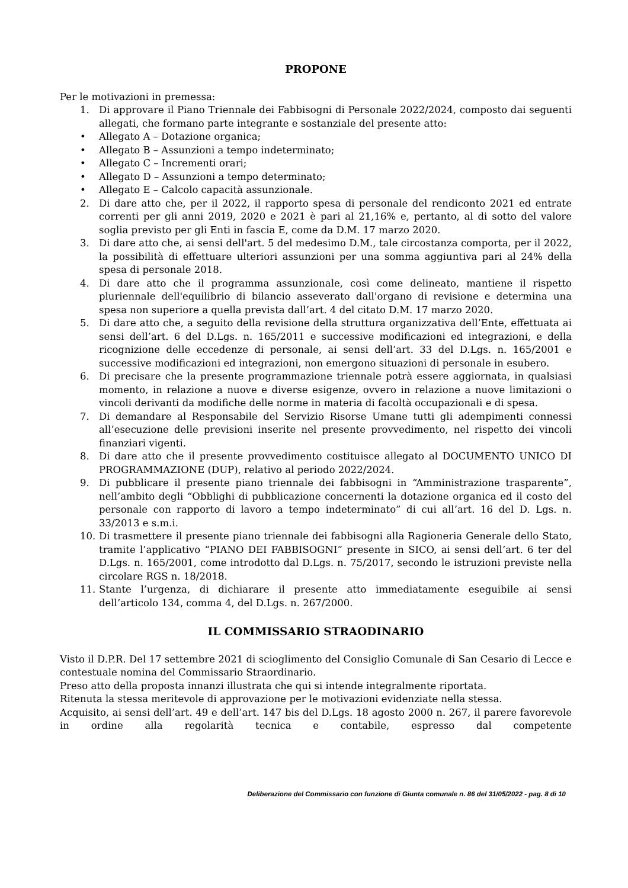PROPONE
Per le motivazioni in premessa:
1. Di approvare il Piano Triennale dei Fabbisogni di Personale 2022/2024, composto dai seguenti allegati, che formano parte integrante e sostanziale del presente atto:
• Allegato A – Dotazione organica;
• Allegato B – Assunzioni a tempo indeterminato;
• Allegato C – Incrementi orari;
• Allegato D – Assunzioni a tempo determinato;
• Allegato E – Calcolo capacità assunzionale.
2. Di dare atto che, per il 2022, il rapporto spesa di personale del rendiconto 2021 ed entrate correnti per gli anni 2019, 2020 e 2021 è pari al 21,16% e, pertanto, al di sotto del valore soglia previsto per gli Enti in fascia E, come da D.M. 17 marzo 2020.
3. Di dare atto che, ai sensi dell'art. 5 del medesimo D.M., tale circostanza comporta, per il 2022, la possibilità di effettuare ulteriori assunzioni per una somma aggiuntiva pari al 24% della spesa di personale 2018.
4. Di dare atto che il programma assunzionale, così come delineato, mantiene il rispetto pluriennale dell'equilibrio di bilancio asseverato dall'organo di revisione e determina una spesa non superiore a quella prevista dall’art. 4 del citato D.M. 17 marzo 2020.
5. Di dare atto che, a seguito della revisione della struttura organizzativa dell’Ente, effettuata ai sensi dell’art. 6 del D.Lgs. n. 165/2011 e successive modificazioni ed integrazioni, e della ricognizione delle eccedenze di personale, ai sensi dell’art. 33 del D.Lgs. n. 165/2001 e successive modificazioni ed integrazioni, non emergono situazioni di personale in esubero.
6. Di precisare che la presente programmazione triennale potrà essere aggiornata, in qualsiasi momento, in relazione a nuove e diverse esigenze, ovvero in relazione a nuove limitazioni o vincoli derivanti da modifiche delle norme in materia di facoltà occupazionali e di spesa.
7. Di demandare al Responsabile del Servizio Risorse Umane tutti gli adempimenti connessi all’esecuzione delle previsioni inserite nel presente provvedimento, nel rispetto dei vincoli finanziari vigenti.
8. Di dare atto che il presente provvedimento costituisce allegato al DOCUMENTO UNICO DI PROGRAMMAZIONE (DUP), relativo al periodo 2022/2024.
9. Di pubblicare il presente piano triennale dei fabbisogni in “Amministrazione trasparente”, nell’ambito degli “Obblighi di pubblicazione concernenti la dotazione organica ed il costo del personale con rapporto di lavoro a tempo indeterminato” di cui all’art. 16 del D. Lgs. n. 33/2013 e s.m.i.
10. Di trasmettere il presente piano triennale dei fabbisogni alla Ragioneria Generale dello Stato, tramite l’applicativo “PIANO DEI FABBISOGNI” presente in SICO, ai sensi dell’art. 6 ter del D.Lgs. n. 165/2001, come introdotto dal D.Lgs. n. 75/2017, secondo le istruzioni previste nella circolare RGS n. 18/2018.
11. Stante l’urgenza, di dichiarare il presente atto immediatamente eseguibile ai sensi dell’articolo 134, comma 4, del D.Lgs. n. 267/2000.
IL COMMISSARIO STRAODINARIO
Visto il D.P.R. Del 17 settembre 2021 di scioglimento del Consiglio Comunale di San Cesario di Lecce e contestuale nomina del Commissario Straordinario.
Preso atto della proposta innanzi illustrata che qui si intende integralmente riportata.
Ritenuta la stessa meritevole di approvazione per le motivazioni evidenziate nella stessa.
Acquisito, ai sensi dell’art. 49 e dell’art. 147 bis del D.Lgs. 18 agosto 2000 n. 267, il parere favorevole in ordine alla regolarità tecnica e contabile, espresso dal competente
Deliberazione del Commissario con funzione di Giunta comunale n. 86 del 31/05/2022 - pag. 8 di 10